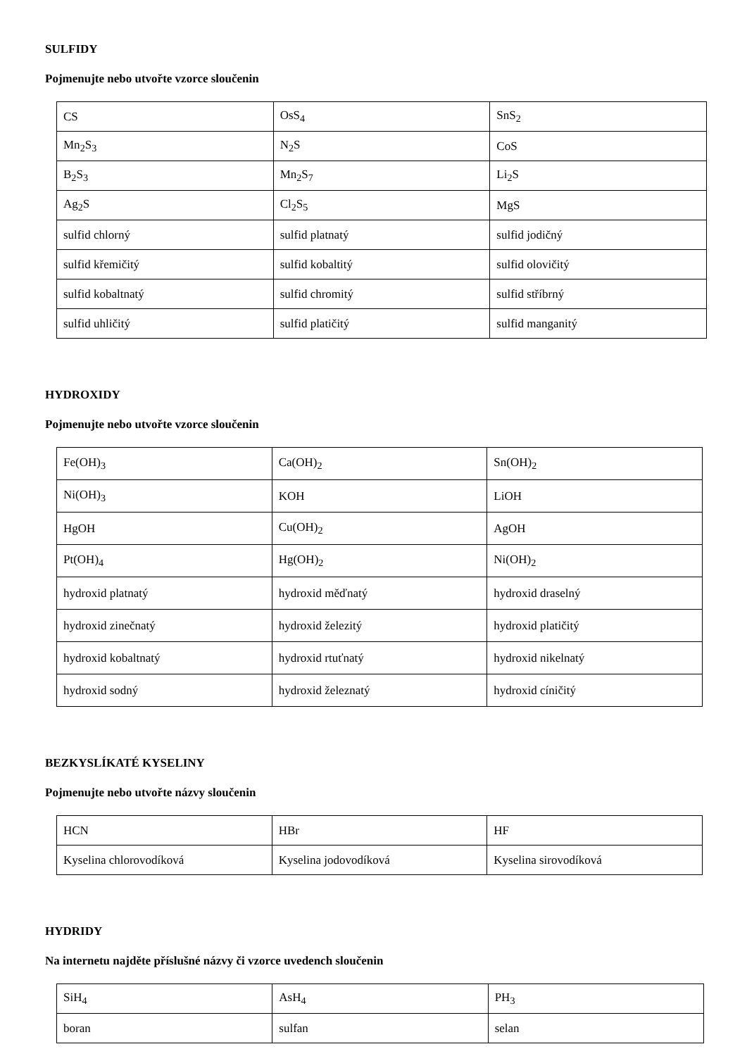SULFIDY
Pojmenujte nebo utvořte vzorce sloučenin
| CS | OsS<sub>4</sub> | SnS<sub>2</sub> |
| Mn<sub>2</sub>S<sub>3</sub> | N<sub>2</sub>S | CoS |
| B<sub>2</sub>S<sub>3</sub> | Mn<sub>2</sub>S<sub>7</sub> | Li<sub>2</sub>S |
| Ag<sub>2</sub>S | Cl<sub>2</sub>S<sub>5</sub> | MgS |
| sulfid chlorný | sulfid platnatý | sulfid jodičný |
| sulfid křemičitý | sulfid kobaltitý | sulfid olovičitý |
| sulfid kobaltnatý | sulfid chromitý | sulfid stříbrný |
| sulfid uhličitý | sulfid platičitý | sulfid manganitý |
HYDROXIDY
Pojmenujte nebo utvořte vzorce sloučenin
| Fe(OH)<sub>3</sub> | Ca(OH)<sub>2</sub> | Sn(OH)<sub>2</sub> |
| Ni(OH)<sub>3</sub> | KOH | LiOH |
| HgOH | Cu(OH)<sub>2</sub> | AgOH |
| Pt(OH)<sub>4</sub> | Hg(OH)<sub>2</sub> | Ni(OH)<sub>2</sub> |
| hydroxid platnatý | hydroxid měďnatý | hydroxid draselný |
| hydroxid zinečnatý | hydroxid železitý | hydroxid platičitý |
| hydroxid kobaltnatý | hydroxid rtuťnatý | hydroxid nikelnatý |
| hydroxid sodný | hydroxid železnatý | hydroxid cíničitý |
BEZKYSLÍKATÉ KYSELINY
Pojmenujte nebo utvořte názvy sloučenin
| HCN | HBr | HF |
| Kyselina chlorovodíková | Kyselina jodovodíková | Kyselina sirovodíková |
HYDRIDY
Na internetu najděte příslušné názvy či vzorce uvedench sloučenin
| SiH<sub>4</sub> | AsH<sub>4</sub> | PH<sub>3</sub> |
| boran | sulfan | selan |